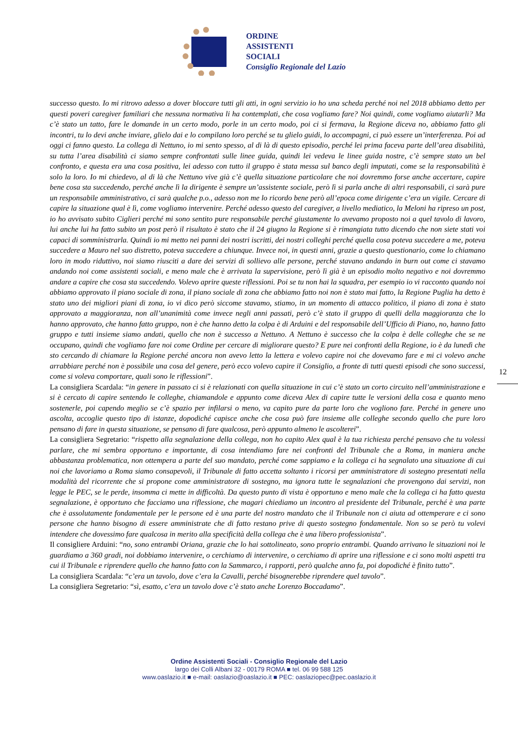ORDINE
ASSISTENTI
SOCIALI
Consiglio Regionale del Lazio
successo questo. Io mi ritrovo adesso a dover bloccare tutti gli atti, in ogni servizio io ho una scheda perché noi nel 2018 abbiamo detto per questi poveri caregiver familiari che nessuna normativa li ha contemplati, che cosa vogliamo fare? Noi quindi, come vogliamo aiutarli? Ma c’è stato un tatto, fare le domande in un certo modo, porle in un certo modo, poi ci si fermava, la Regione diceva no, abbiamo fatto gli incontri, tu lo devi anche inviare, glielo dai e lo compilano loro perché se tu glielo guidi, lo accompagni, ci può essere un’interferenza. Poi ad oggi ci fanno questo. La collega di Nettuno, io mi sento spesso, al di là di questo episodio, perché lei prima faceva parte dell’area disabilità, su tutta l’area disabilità ci siamo sempre confrontati sulle linee guida, quindi lei vedeva le linee guida nostre, c’è sempre stato un bel confronto, e questa era una cosa positiva, lei adesso con tutto il gruppo è stata messa sul banco degli imputati, come se la responsabilità è solo la loro. Io mi chiedevo, al di là che Nettuno vive già c’è quella situazione particolare che noi dovremmo forse anche accertare, capire bene cosa sta succedendo, perché anche lì la dirigente è sempre un’assistente sociale, però lì si parla anche di altri responsabili, ci sarà pure un responsabile amministrativo, ci sarà qualche p.o., adesso non me lo ricordo bene però all’epoca come dirigente c’era un vigile. Cercare di capire la situazione qual è lì, come vogliamo intervenire. Perché adesso questo del caregiver, a livello mediatico, la Meloni ha ripreso un post, io ho avvisato subito Ciglieri perché mi sono sentito pure responsabile perché giustamente lo avevamo proposto noi a quel tavolo di lavoro, lui anche lui ha fatto subito un post però il risultato è stato che il 24 giugno la Regione si è rimangiata tutto dicendo che non siete stati voi capaci di somministrarla. Quindi io mi metto nei panni dei nostri iscritti, dei nostri colleghi perché quella cosa poteva succedere a me, poteva succedere a Mauro nel suo distretto, poteva succedere a chiunque. Invece noi, in questi anni, grazie a questo questionario, come lo chiamano loro in modo riduttivo, noi siamo riusciti a dare dei servizi di sollievo alle persone, perché stavano andando in burn out come ci stavamo andando noi come assistenti sociali, e meno male che è arrivata la supervisione, però lì già è un episodio molto negativo e noi dovremmo andare a capire che cosa sta succedendo. Volevo aprire queste riflessioni. Poi se tu non hai la squadra, per esempio io vi racconto quando noi abbiamo approvato il piano sociale di zona, il piano sociale di zona che abbiamo fatto noi non è stato mai fatto, la Regione Puglia ha detto è stato uno dei migliori piani di zona, io vi dico però siccome stavamo, stiamo, in un momento di attacco politico, il piano di zona è stato approvato a maggioranza, non all’unanimità come invece negli anni passati, però c’è stato il gruppo di quelli della maggioranza che lo hanno approvato, che hanno fatto gruppo, non è che hanno detto la colpa è di Arduini e del responsabile dell’Ufficio di Piano, no, hanno fatto gruppo e tutti insieme siamo andati, quello che non è successo a Nettuno. A Nettuno è successo che la colpa è delle colleghe che se ne occupano, quindi che vogliamo fare noi come Ordine per cercare di migliorare questo? E pure nei confronti della Regione, io è da lunedì che sto cercando di chiamare la Regione perché ancora non avevo letto la lettera e volevo capire noi che dovevamo fare e mi ci volevo anche arrabbiare perché non è possibile una cosa del genere, però ecco volevo capire il Consiglio, a fronte di tutti questi episodi che sono successi, come si voleva comportare, quali sono le riflessioni”.
La consigliera Scardala: “in genere in passato ci si è relazionati con quella situazione in cui c’è stato un corto circuito nell’amministrazione e si è cercato di capire sentendo le colleghe, chiamandole e appunto come diceva Alex di capire tutte le versioni della cosa e quanto meno sostenerle, poi capendo meglio se c’è spazio per infilarsi o meno, va capito pure da parte loro che vogliono fare. Perché in genere uno ascolta, accoglie questo tipo di istanze, dopodiché capisce anche che cosa può fare insieme alle colleghe secondo quello che pure loro pensano di fare in questa situazione, se pensano di fare qualcosa, però appunto almeno le ascolterei”.
La consigliera Segretario: “rispetto alla segnalazione della collega, non ho capito Alex qual è la tua richiesta perché pensavo che tu volessi parlare, che mi sembra opportuno e importante, di cosa intendiamo fare nei confronti del Tribunale che a Roma, in maniera anche abbastanza problematica, non ottempera a parte del suo mandato, perché come sappiamo e la collega ci ha segnalato una situazione di cui noi che lavoriamo a Roma siamo consapevoli, il Tribunale di fatto accetta soltanto i ricorsi per amministratore di sostegno presentati nella modalità del ricorrente che si propone come amministratore di sostegno, ma ignora tutte le segnalazioni che provengono dai servizi, non legge le PEC, se le perde, insomma ci mette in difficoltà. Da questo punto di vista è opportuno e meno male che la collega ci ha fatto questa segnalazione, è opportuno che facciamo una riflessione, che magari chiediamo un incontro al presidente del Tribunale, perché è una parte che è assolutamente fondamentale per le persone ed è una parte del nostro mandato che il Tribunale non ci aiuta ad ottemperare e ci sono persone che hanno bisogno di essere amministrate che di fatto restano prive di questo sostegno fondamentale. Non so se però tu volevi intendere che dovessimo fare qualcosa in merito alla specificità della collega che è una libero professionista”.
Il consigliere Arduini: “no, sono entrambi Oriana, grazie che lo hai sottolineato, sono proprio entrambi. Quando arrivano le situazioni noi le guardiamo a 360 gradi, noi dobbiamo intervenire, o cerchiamo di intervenire, o cerchiamo di aprire una riflessione e ci sono molti aspetti tra cui il Tribunale e riprendere quello che hanno fatto con la Sammarco, i rapporti, però qualche anno fa, poi dopodiché è finito tutto”.
La consigliera Scardala: “c’era un tavolo, dove c’era la Cavalli, perché bisognerebbe riprendere quel tavolo”.
La consigliera Segretario: “sì, esatto, c’era un tavolo dove c’è stato anche Lorenzo Boccadamo”.
12
Ordine Assistenti Sociali - Consiglio Regionale del Lazio
largo dei Colli Albani 32 - 00179 ROMA ■ tel. 06 99 588 125
www.oaslazio.it ■ e-mail: oaslazio@oaslazio.it ■ PEC: oaslaziopec@pec.oaslazio.it